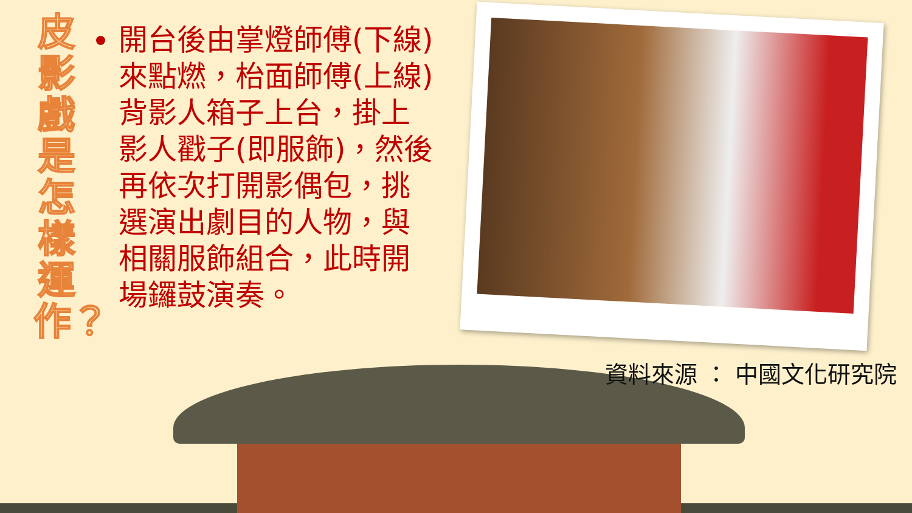皮影戲是怎樣運作？
開台後由掌燈師傅(下線)來點燃，枱面師傅(上線)背影人箱子上台，掛上影人戳子(即服飾)，然後再依次打開影偶包，挑選演出劇目的人物，與相關服飾組合，此時開場鑼鼓演奏。
資料來源 ： 中國文化研究院